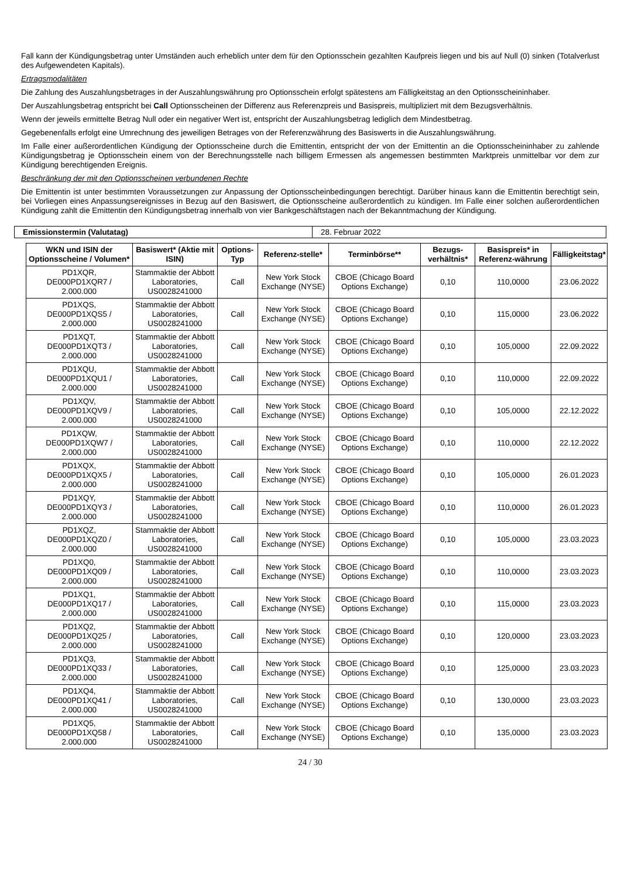Fall kann der Kündigungsbetrag unter Umständen auch erheblich unter dem für den Optionsschein gezahlten Kaufpreis liegen und bis auf Null (0) sinken (Totalverlust des Aufgewendeten Kapitals).
Ertragsmodalitäten
Die Zahlung des Auszahlungsbetrages in der Auszahlungswährung pro Optionsschein erfolgt spätestens am Fälligkeitstag an den Optionsscheininhaber.
Der Auszahlungsbetrag entspricht bei Call Optionsscheinen der Differenz aus Referenzpreis und Basispreis, multipliziert mit dem Bezugsverhältnis.
Wenn der jeweils ermittelte Betrag Null oder ein negativer Wert ist, entspricht der Auszahlungsbetrag lediglich dem Mindestbetrag.
Gegebenenfalls erfolgt eine Umrechnung des jeweiligen Betrages von der Referenzwährung des Basiswerts in die Auszahlungswährung.
Im Falle einer außerordentlichen Kündigung der Optionsscheine durch die Emittentin, entspricht der von der Emittentin an die Optionsscheininhaber zu zahlende Kündigungsbetrag je Optionsschein einem von der Berechnungsstelle nach billigem Ermessen als angemessen bestimmten Marktpreis unmittelbar vor dem zur Kündigung berechtigenden Ereignis.
Beschränkung der mit den Optionsscheinen verbundenen Rechte
Die Emittentin ist unter bestimmten Voraussetzungen zur Anpassung der Optionsscheinbedingungen berechtigt. Darüber hinaus kann die Emittentin berechtigt sein, bei Vorliegen eines Anpassungsereignisses in Bezug auf den Basiswert, die Optionsscheine außerordentlich zu kündigen. Im Falle einer solchen außerordentlichen Kündigung zahlt die Emittentin den Kündigungsbetrag innerhalb von vier Bankgeschäftstagen nach der Bekanntmachung der Kündigung.
| Emissionstermin (Valutatag) | 28. Februar 2022 |
| WKN und ISIN der Optionsscheine / Volumen* | Basiswert* (Aktie mit ISIN) | Options-Typ | Referenz-stelle* | Terminbörse** | Bezugs-verhältnis* | Basispreis* in Referenz-währung | Fälligkeitstag* |
| --- | --- | --- | --- | --- | --- | --- | --- |
| PD1XQR, DE000PD1XQR7 / 2.000.000 | Stammaktie der Abbott Laboratories, US0028241000 | Call | New York Stock Exchange (NYSE) | CBOE (Chicago Board Options Exchange) | 0,10 | 110,0000 | 23.06.2022 |
| PD1XQS, DE000PD1XQS5 / 2.000.000 | Stammaktie der Abbott Laboratories, US0028241000 | Call | New York Stock Exchange (NYSE) | CBOE (Chicago Board Options Exchange) | 0,10 | 115,0000 | 23.06.2022 |
| PD1XQT, DE000PD1XQT3 / 2.000.000 | Stammaktie der Abbott Laboratories, US0028241000 | Call | New York Stock Exchange (NYSE) | CBOE (Chicago Board Options Exchange) | 0,10 | 105,0000 | 22.09.2022 |
| PD1XQU, DE000PD1XQU1 / 2.000.000 | Stammaktie der Abbott Laboratories, US0028241000 | Call | New York Stock Exchange (NYSE) | CBOE (Chicago Board Options Exchange) | 0,10 | 110,0000 | 22.09.2022 |
| PD1XQV, DE000PD1XQV9 / 2.000.000 | Stammaktie der Abbott Laboratories, US0028241000 | Call | New York Stock Exchange (NYSE) | CBOE (Chicago Board Options Exchange) | 0,10 | 105,0000 | 22.12.2022 |
| PD1XQW, DE000PD1XQW7 / 2.000.000 | Stammaktie der Abbott Laboratories, US0028241000 | Call | New York Stock Exchange (NYSE) | CBOE (Chicago Board Options Exchange) | 0,10 | 110,0000 | 22.12.2022 |
| PD1XQX, DE000PD1XQX5 / 2.000.000 | Stammaktie der Abbott Laboratories, US0028241000 | Call | New York Stock Exchange (NYSE) | CBOE (Chicago Board Options Exchange) | 0,10 | 105,0000 | 26.01.2023 |
| PD1XQY, DE000PD1XQY3 / 2.000.000 | Stammaktie der Abbott Laboratories, US0028241000 | Call | New York Stock Exchange (NYSE) | CBOE (Chicago Board Options Exchange) | 0,10 | 110,0000 | 26.01.2023 |
| PD1XQZ, DE000PD1XQZ0 / 2.000.000 | Stammaktie der Abbott Laboratories, US0028241000 | Call | New York Stock Exchange (NYSE) | CBOE (Chicago Board Options Exchange) | 0,10 | 105,0000 | 23.03.2023 |
| PD1XQ0, DE000PD1XQ09 / 2.000.000 | Stammaktie der Abbott Laboratories, US0028241000 | Call | New York Stock Exchange (NYSE) | CBOE (Chicago Board Options Exchange) | 0,10 | 110,0000 | 23.03.2023 |
| PD1XQ1, DE000PD1XQ17 / 2.000.000 | Stammaktie der Abbott Laboratories, US0028241000 | Call | New York Stock Exchange (NYSE) | CBOE (Chicago Board Options Exchange) | 0,10 | 115,0000 | 23.03.2023 |
| PD1XQ2, DE000PD1XQ25 / 2.000.000 | Stammaktie der Abbott Laboratories, US0028241000 | Call | New York Stock Exchange (NYSE) | CBOE (Chicago Board Options Exchange) | 0,10 | 120,0000 | 23.03.2023 |
| PD1XQ3, DE000PD1XQ33 / 2.000.000 | Stammaktie der Abbott Laboratories, US0028241000 | Call | New York Stock Exchange (NYSE) | CBOE (Chicago Board Options Exchange) | 0,10 | 125,0000 | 23.03.2023 |
| PD1XQ4, DE000PD1XQ41 / 2.000.000 | Stammaktie der Abbott Laboratories, US0028241000 | Call | New York Stock Exchange (NYSE) | CBOE (Chicago Board Options Exchange) | 0,10 | 130,0000 | 23.03.2023 |
| PD1XQ5, DE000PD1XQ58 / 2.000.000 | Stammaktie der Abbott Laboratories, US0028241000 | Call | New York Stock Exchange (NYSE) | CBOE (Chicago Board Options Exchange) | 0,10 | 135,0000 | 23.03.2023 |
24 / 30